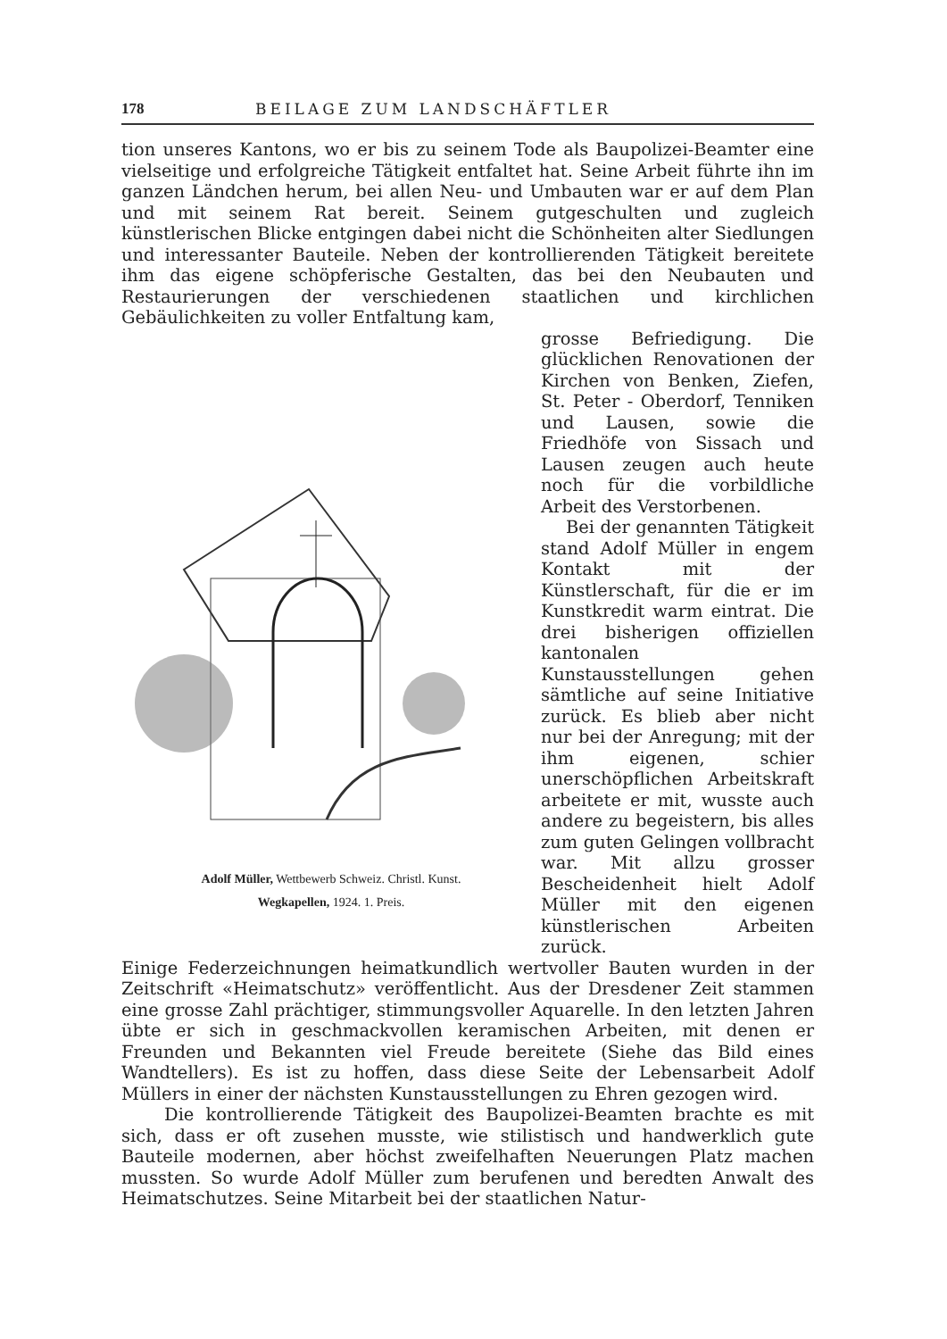178 BEILAGE ZUM LANDSCHÄFTLER
tion unseres Kantons, wo er bis zu seinem Tode als Baupolizei-Beamter eine vielseitige und erfolgreiche Tätigkeit entfaltet hat. Seine Arbeit führte ihn im ganzen Ländchen herum, bei allen Neu- und Umbauten war er auf dem Plan und mit seinem Rat bereit. Seinem gutgeschulten und zugleich künstlerischen Blicke entgingen dabei nicht die Schönheiten alter Siedlungen und interessanter Bauteile. Neben der kontrollierenden Tätigkeit bereitete ihm das eigene schöpferische Gestalten, das bei den Neubauten und Restaurierungen der verschiedenen staatlichen und kirchlichen Gebäulichkeiten zu voller Entfaltung kam,
Adolf Müller, Wettbewerb Schweiz. Christl. Kunst.
Wegkapellen, 1924. 1. Preis.
grosse Befriedigung. Die glücklichen Renovationen der Kirchen von Benken, Ziefen, St. Peter - Oberdorf, Tenniken und Lausen, sowie die Friedhöfe von Sissach und Lausen zeugen auch heute noch für die vorbildliche Arbeit des Verstorbenen.
Bei der genannten Tätigkeit stand Adolf Müller in engem Kontakt mit der Künstlerschaft, für die er im Kunstkredit warm eintrat. Die drei bisherigen offiziellen kantonalen Kunstausstellungen gehen sämtliche auf seine Initiative zurück. Es blieb aber nicht nur bei der Anregung; mit der ihm eigenen, schier unerschöpflichen Arbeitskraft arbeitete er mit, wusste auch andere zu begeistern, bis alles zum guten Gelingen vollbracht war. Mit allzu grosser Bescheidenheit hielt Adolf Müller mit den eigenen künstlerischen Arbeiten zurück.
Einige Federzeichnungen heimatkundlich wertvoller Bauten wurden in der Zeitschrift «Heimatschutz» veröffentlicht. Aus der Dresdener Zeit stammen eine grosse Zahl prächtiger, stimmungsvoller Aquarelle. In den letzten Jahren übte er sich in geschmackvollen keramischen Arbeiten, mit denen er Freunden und Bekannten viel Freude bereitete (Siehe das Bild eines Wandtellers). Es ist zu hoffen, dass diese Seite der Lebensarbeit Adolf Müllers in einer der nächsten Kunstausstellungen zu Ehren gezogen wird.
Die kontrollierende Tätigkeit des Baupolizei-Beamten brachte es mit sich, dass er oft zusehen musste, wie stilistisch und handwerklich gute Bauteile modernen, aber höchst zweifelhaften Neuerungen Platz machen mussten. So wurde Adolf Müller zum berufenen und beredten Anwalt des Heimatschutzes. Seine Mitarbeit bei der staatlichen Natur-